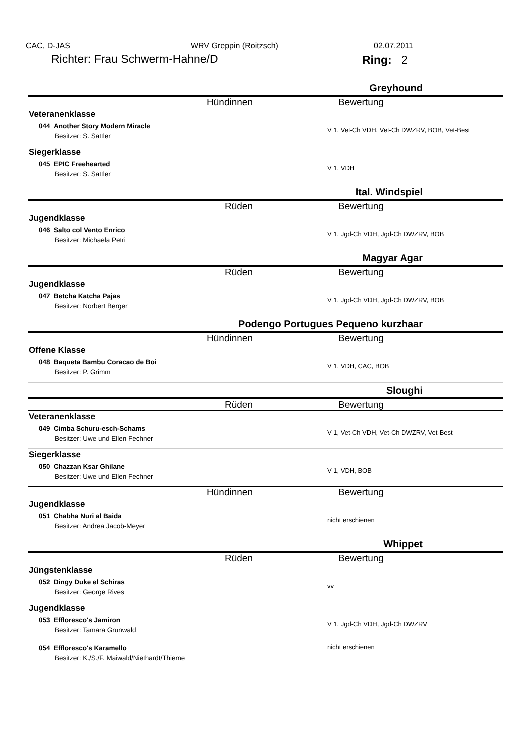CAC, D-JAS WRV Greppin (Roitzsch) 02.07.2011
Richter: Frau Schwerm-Hahne/D Ring: 2
| Greyhound | |
| Hündinnen | Bewertung |
| Veteranenklasse 044 Another Story Modern Miracle Besitzer: S. Sattler | V 1, Vet-Ch VDH, Vet-Ch DWZRV, BOB, Vet-Best |
| Siegerklasse 045 EPIC Freehearted Besitzer: S. Sattler | V 1, VDH |
| Ital. Windspiel | |
| Rüden | Bewertung |
| Jugendklasse 046 Salto col Vento Enrico Besitzer: Michaela Petri | V 1, Jgd-Ch VDH, Jgd-Ch DWZRV, BOB |
| Magyar Agar | |
| Rüden | Bewertung |
| Jugendklasse 047 Betcha Katcha Pajas Besitzer: Norbert Berger | V 1, Jgd-Ch VDH, Jgd-Ch DWZRV, BOB |
| Podengo Portugues Pequeno kurzhaar | |
| Hündinnen | Bewertung |
| Offene Klasse 048 Baqueta Bambu Coracao de Boi Besitzer: P. Grimm | V 1, VDH, CAC, BOB |
| Sloughi | |
| Rüden | Bewertung |
| Veteranenklasse 049 Cimba Schuru-esch-Schams Besitzer: Uwe und Ellen Fechner | V 1, Vet-Ch VDH, Vet-Ch DWZRV, Vet-Best |
| Siegerklasse 050 Chazzan Ksar Ghilane Besitzer: Uwe und Ellen Fechner | V 1, VDH, BOB |
| Hündinnen | Bewertung |
| Jugendklasse 051 Chabha Nuri al Baida Besitzer: Andrea Jacob-Meyer | nicht erschienen |
| Whippet | |
| Rüden | Bewertung |
| Jüngstenklasse 052 Dingy Duke el Schiras Besitzer: George Rives | vv |
| Jugendklasse 053 Effloresco's Jamiron Besitzer: Tamara Grunwald | V 1, Jgd-Ch VDH, Jgd-Ch DWZRV |
| 054 Effloresco's Karamello Besitzer: K./S./F. Maiwald/Niethardt/Thieme | nicht erschienen |